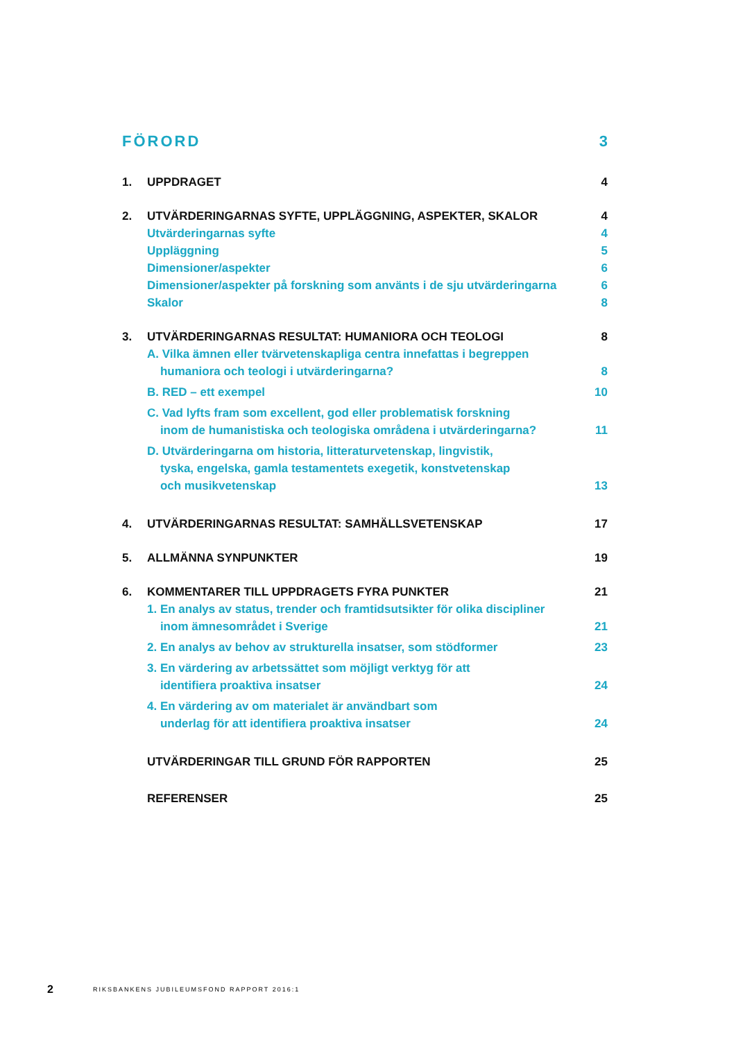FÖRORD 3
1. UPPDRAGET 4
2. UTVÄRDERINGARNAS SYFTE, UPPLÄGGNING, ASPEKTER, SKALOR
4
Utvärderingarnas syfte 4
Uppläggning 5
Dimensioner/aspekter 6
Dimensioner/aspekter på forskning som använts i de sju utvärderingarna
6
Skalor 8
3. UTVÄRDERINGARNAS RESULTAT: HUMANIORA OCH TEOLOGI
8
A. Vilka ämnen eller tvärvetenskapliga centra innefattas i begreppen
humaniora och teologi i utvärderingarna?
8
B. RED – ett exempel 10
C. Vad lyfts fram som excellent, god eller problematisk forskning
inom de humanistiska och teologiska områdena i utvärderingarna?
11
D. Utvärderingarna om historia, litteraturvetenskap, lingvistik,
tyska, engelska, gamla testamentets exegetik, konstvetenskap
och musikvetenskap
13
4. UTVÄRDERINGARNAS RESULTAT: SAMHÄLLSVETENSKAP
17
5. ALLMÄNNA SYNPUNKTER 19
6. KOMMENTARER TILL UPPDRAGETS FYRA PUNKTER
21
1. En analys av status, trender och framtidsutsikter för olika discipliner
inom ämnesområdet i Sverige
21
2. En analys av behov av strukturella insatser, som stödformer
23
3. En värdering av arbetssättet som möjligt verktyg för att
identifiera proaktiva insatser
24
4. En värdering av om materialet är användbart som
underlag för att identifiera proaktiva insatser
24
UTVÄRDERINGAR TILL GRUND FÖR RAPPORTEN
25
REFERENSER 25
2 RIKSBANKENS JUBILEUMSFOND RAPPORT 2016:1